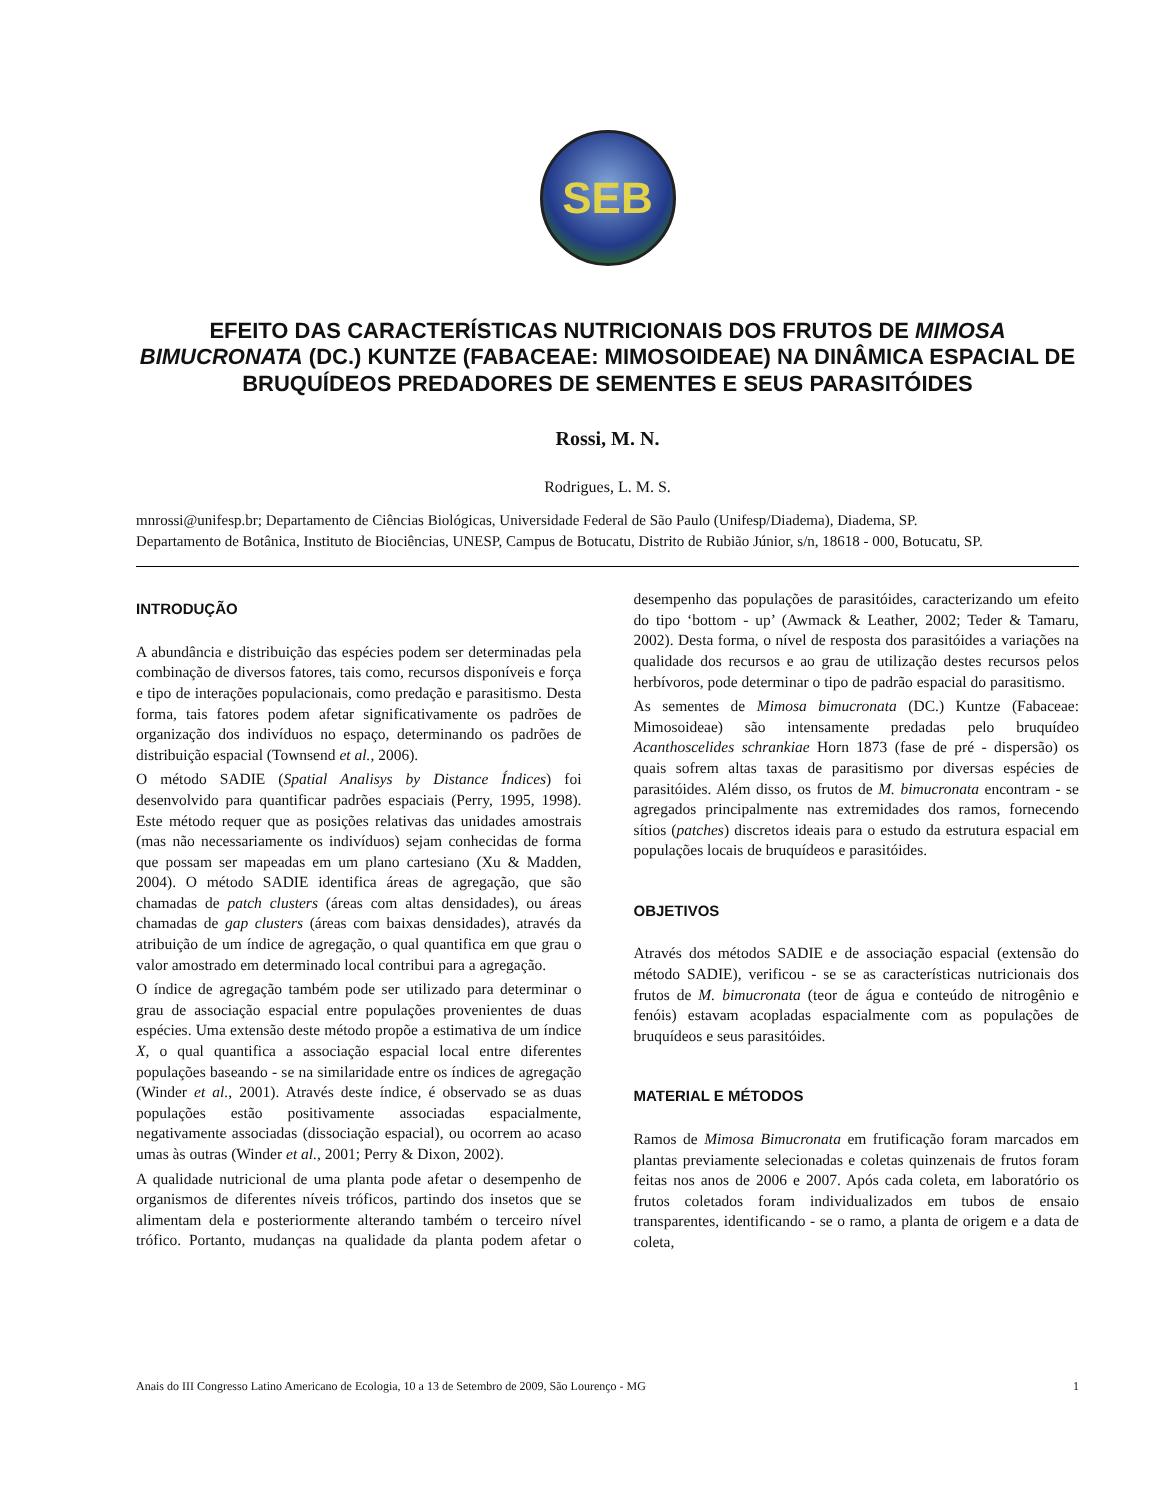SEB
EFEITO DAS CARACTERÍSTICAS NUTRICIONAIS DOS FRUTOS DE MIMOSA BIMUCRONATA (DC.) KUNTZE (FABACEAE: MIMOSOIDEAE) NA DINÂMICA ESPACIAL DE BRUQUÍDEOS PREDADORES DE SEMENTES E SEUS PARASITÓIDES
Rossi, M. N.
Rodrigues, L. M. S.
mnrossi@unifesp.br; Departamento de Ciências Biológicas, Universidade Federal de São Paulo (Unifesp/Diadema), Diadema, SP.
Departamento de Botânica, Instituto de Biociências, UNESP, Campus de Botucatu, Distrito de Rubião Júnior, s/n, 18618 - 000, Botucatu, SP.
INTRODUÇÃO
A abundância e distribuição das espécies podem ser determinadas pela combinação de diversos fatores, tais como, recursos disponíveis e força e tipo de interações populacionais, como predação e parasitismo. Desta forma, tais fatores podem afetar significativamente os padrões de organização dos indivíduos no espaço, determinando os padrões de distribuição espacial (Townsend et al., 2006).
O método SADIE (Spatial Analisys by Distance Índices) foi desenvolvido para quantificar padrões espaciais (Perry, 1995, 1998). Este método requer que as posições relativas das unidades amostrais (mas não necessariamente os indivíduos) sejam conhecidas de forma que possam ser mapeadas em um plano cartesiano (Xu & Madden, 2004). O método SADIE identifica áreas de agregação, que são chamadas de patch clusters (áreas com altas densidades), ou áreas chamadas de gap clusters (áreas com baixas densidades), através da atribuição de um índice de agregação, o qual quantifica em que grau o valor amostrado em determinado local contribui para a agregação.
O índice de agregação também pode ser utilizado para determinar o grau de associação espacial entre populações provenientes de duas espécies. Uma extensão deste método propõe a estimativa de um índice X, o qual quantifica a associação espacial local entre diferentes populações baseando - se na similaridade entre os índices de agregação (Winder et al., 2001). Através deste índice, é observado se as duas populações estão positivamente associadas espacialmente, negativamente associadas (dissociação espacial), ou ocorrem ao acaso umas às outras (Winder et al., 2001; Perry & Dixon, 2002).
A qualidade nutricional de uma planta pode afetar o desempenho de organismos de diferentes níveis tróficos, partindo dos insetos que se alimentam dela e posteriormente alterando também o terceiro nível trófico. Portanto, mudanças na qualidade da planta podem afetar o desempenho das populações de parasitóides, caracterizando um efeito do tipo ‘bottom - up’ (Awmack & Leather, 2002; Teder & Tamaru, 2002). Desta forma, o nível de resposta dos parasitóides a variações na qualidade dos recursos e ao grau de utilização destes recursos pelos herbívoros, pode determinar o tipo de padrão espacial do parasitismo.
As sementes de Mimosa bimucronata (DC.) Kuntze (Fabaceae: Mimosoideae) são intensamente predadas pelo bruquídeo Acanthoscelides schrankiae Horn 1873 (fase de pré - dispersão) os quais sofrem altas taxas de parasitismo por diversas espécies de parasitóides. Além disso, os frutos de M. bimucronata encontram - se agregados principalmente nas extremidades dos ramos, fornecendo sítios (patches) discretos ideais para o estudo da estrutura espacial em populações locais de bruquídeos e parasitóides.
OBJETIVOS
Através dos métodos SADIE e de associação espacial (extensão do método SADIE), verificou - se se as características nutricionais dos frutos de M. bimucronata (teor de água e conteúdo de nitrogênio e fenóis) estavam acopladas espacialmente com as populações de bruquídeos e seus parasitóides.
MATERIAL E MÉTODOS
Ramos de Mimosa Bimucronata em frutificação foram marcados em plantas previamente selecionadas e coletas quinzenais de frutos foram feitas nos anos de 2006 e 2007. Após cada coleta, em laboratório os frutos coletados foram individualizados em tubos de ensaio transparentes, identificando - se o ramo, a planta de origem e a data de coleta,
Anais do III Congresso Latino Americano de Ecologia, 10 a 13 de Setembro de 2009, São Lourenço - MG 1